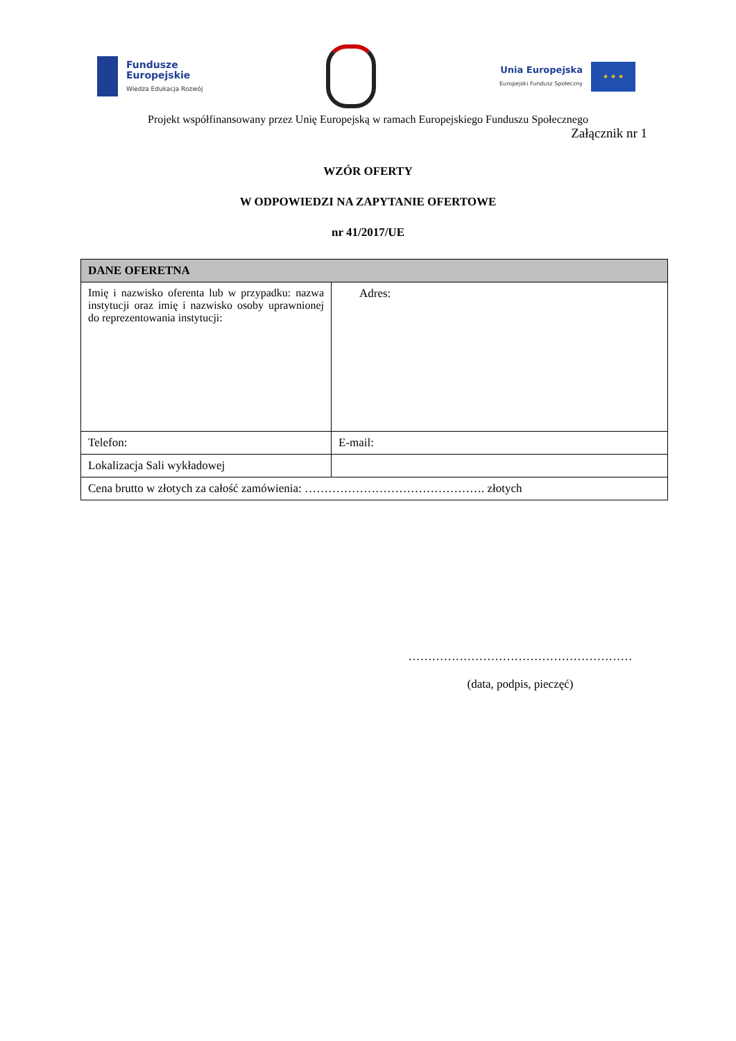Fundusze
Europejskie
Wiedza Edukacja Rozwój
Unia Europejska
Europejski Fundusz Społeczny
★ ★ ★
Projekt współfinansowany przez Unię Europejską w ramach Europejskiego Funduszu Społecznego
Załącznik nr 1
WZÓR OFERTY
W ODPOWIEDZI NA ZAPYTANIE OFERTOWE
nr 41/2017/UE
| DANE OFERETNA | |
| Imię i nazwisko oferenta lub w przypadku: nazwa instytucji oraz imię i nazwisko osoby uprawnionej do reprezentowania instytucji: | Adres: |
| Telefon: | E-mail: |
| Lokalizacja Sali wykładowej | |
| Cena brutto w złotych za całość zamówienia: ………………………………………. złotych | |
…………………………………………………
(data, podpis, pieczęć)